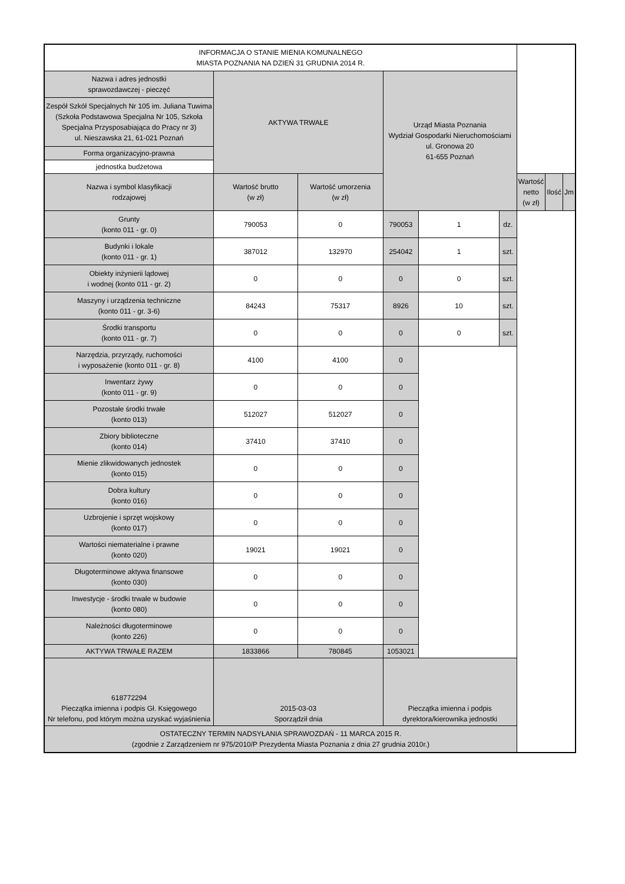| INFORMACJA O STANIE MIENIA KOMUNALNEGO MIASTA POZNANIA NA DZIEŃ 31 GRUDNIA 2014 R. | | | | | | | | |
| Nazwa i adres jednostki sprawozdawczej - pieczęć | AKTYWA TRWAŁE | | Urząd Miasta Poznania Wydział Gospodarki Nieruchomościami ul. Gronowa 20 61-655 Poznań | | | | | |
| Zespół Szkół Specjalnych Nr 105 im. Juliana Tuwima (Szkoła Podstawowa Specjalna Nr 105, Szkoła Specjalna Przysposabiająca do Pracy nr 3) ul. Nieszawska 21, 61-021 Poznań | | | | | | | | |
| Forma organizacyjno-prawna | | | | | | | | |
| jednostka budżetowa | | | | | | | | |
| Nazwa i symbol klasyfikacji rodzajowej | Wartość brutto (w zł) | Wartość umorzenia (w zł) | | | | Wartość netto (w zł) | Ilość | Jm |
| Grunty (konto 011 - gr. 0) | 790053 | 0 | 790053 | 1 | dz. | | | |
| Budynki i lokale (konto 011 - gr. 1) | 387012 | 132970 | 254042 | 1 | szt. | | | |
| Obiekty inżynierii lądowej i wodnej (konto 011 - gr. 2) | 0 | 0 | 0 | 0 | szt. | | | |
| Maszyny i urządzenia techniczne (konto 011 - gr. 3-6) | 84243 | 75317 | 8926 | 10 | szt. | | | |
| Środki transportu (konto 011 - gr. 7) | 0 | 0 | 0 | 0 | szt. | | | |
| Narzędzia, przyrządy, ruchomości i wyposażenie (konto 011 - gr. 8) | 4100 | 4100 | 0 | | | | | |
| Inwentarz żywy (konto 011 - gr. 9) | 0 | 0 | 0 | | | | | |
| Pozostałe środki trwałe (konto 013) | 512027 | 512027 | 0 | | | | | |
| Zbiory biblioteczne (konto 014) | 37410 | 37410 | 0 | | | | | |
| Mienie zlikwidowanych jednostek (konto 015) | 0 | 0 | 0 | | | | | |
| Dobra kultury (konto 016) | 0 | 0 | 0 | | | | | |
| Uzbrojenie i sprzęt wojskowy (konto 017) | 0 | 0 | 0 | | | | | |
| Wartości niematerialne i prawne (konto 020) | 19021 | 19021 | 0 | | | | | |
| Długoterminowe aktywa finansowe (konto 030) | 0 | 0 | 0 | | | | | |
| Inwestycje - środki trwałe w budowie (konto 080) | 0 | 0 | 0 | | | | | |
| Należności długoterminowe (konto 226) | 0 | 0 | 0 | | | | | |
| AKTYWA TRWAŁE RAZEM | 1833866 | 780845 | 1053021 | | | | | |
| 618772294 Pieczątka imienna i podpis Gł. Księgowego Nr telefonu, pod którym można uzyskać wyjaśnienia | 2015-03-03 Sporządził dnia | | Pieczątka imienna i podpis dyrektora/kierownika jednostki | | | | | |
| OSTATECZNY TERMIN NADSYŁANIA SPRAWOZDAŃ - 11 MARCA 2015 R. (zgodnie z Zarządzeniem nr 975/2010/P Prezydenta Miasta Poznania z dnia 27 grudnia 2010r.) | | | | | | | | |